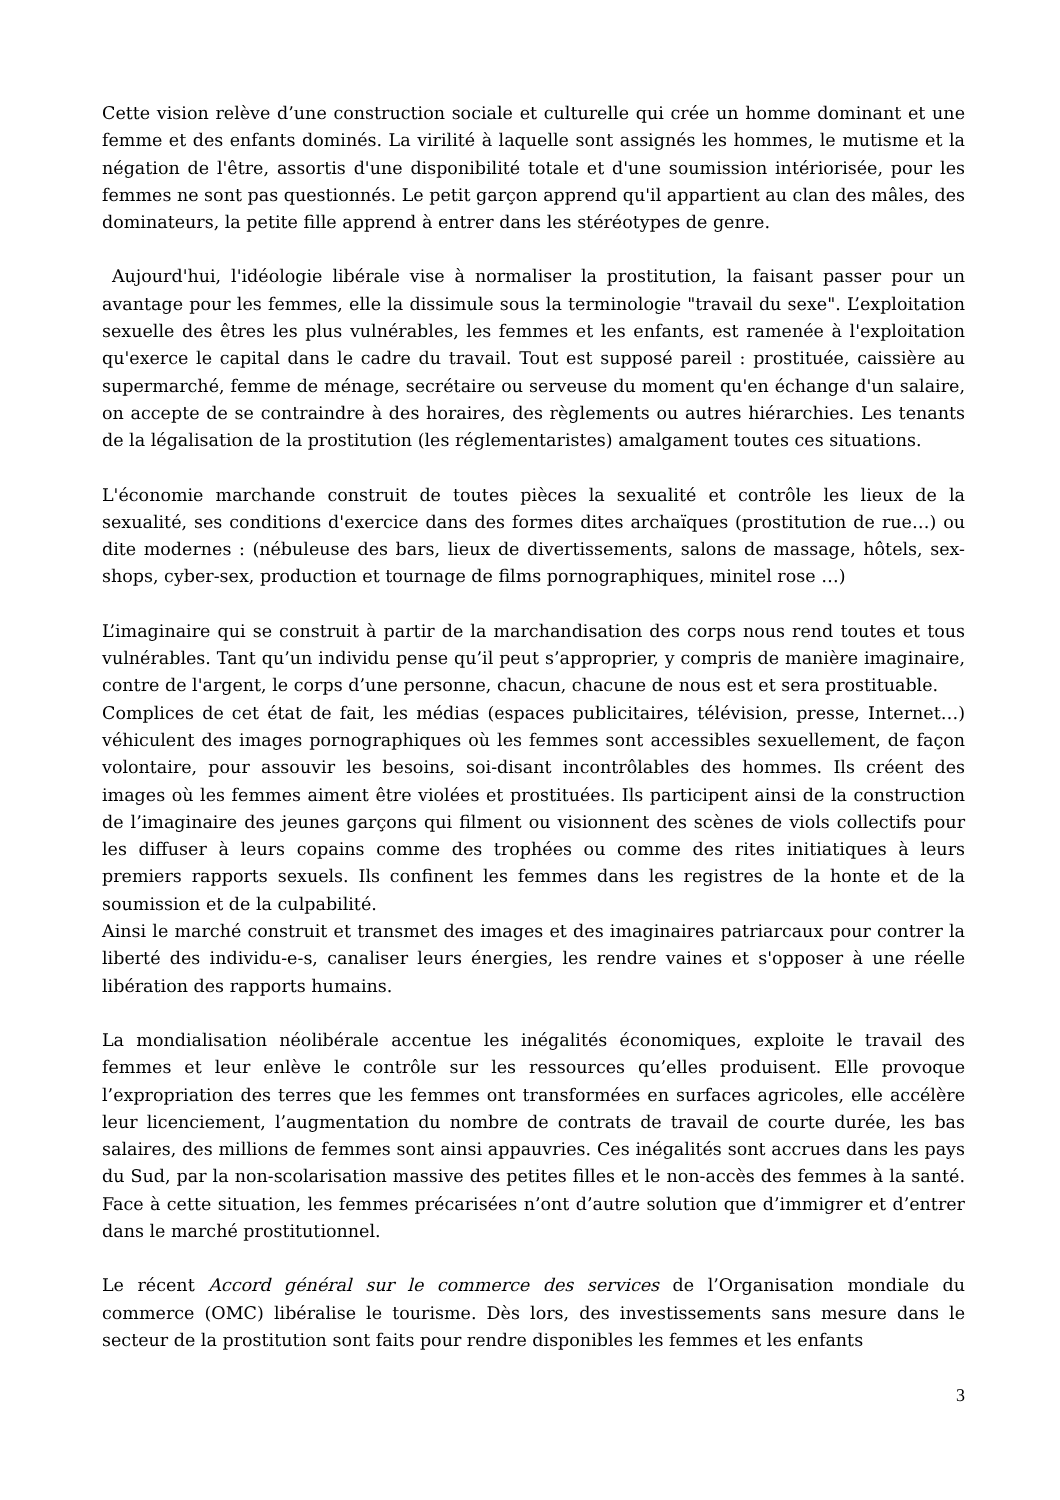Cette vision relève d’une construction sociale et culturelle qui crée un homme dominant et une femme et des enfants dominés. La virilité à laquelle sont assignés les hommes, le mutisme et la négation de l'être, assortis d'une disponibilité totale et d'une soumission intériorisée, pour les femmes ne sont pas questionnés. Le petit garçon apprend qu'il appartient au clan des mâles, des dominateurs, la petite fille apprend à entrer dans les stéréotypes de genre.
Aujourd'hui, l'idéologie libérale vise à normaliser la prostitution, la faisant passer pour un avantage pour les femmes, elle la dissimule sous la terminologie "travail du sexe". L’exploitation sexuelle des êtres les plus vulnérables, les femmes et les enfants, est ramenée à l'exploitation qu'exerce le capital dans le cadre du travail. Tout est supposé pareil : prostituée, caissière au supermarché, femme de ménage, secrétaire ou serveuse du moment qu'en échange d'un salaire, on accepte de se contraindre à des horaires, des règlements ou autres hiérarchies. Les tenants de la légalisation de la prostitution (les réglementaristes) amalgament toutes ces situations.
L'économie marchande construit de toutes pièces la sexualité et contrôle les lieux de la sexualité, ses conditions d'exercice dans des formes dites archaïques (prostitution de rue…) ou dite modernes : (nébuleuse des bars, lieux de divertissements, salons de massage, hôtels, sex-shops, cyber-sex, production et tournage de films pornographiques, minitel rose …)
L’imaginaire qui se construit à partir de la marchandisation des corps nous rend toutes et tous vulnérables. Tant qu’un individu pense qu’il peut s’approprier, y compris de manière imaginaire, contre de l'argent, le corps d’une personne, chacun, chacune de nous est et sera prostituable.
Complices de cet état de fait, les médias (espaces publicitaires, télévision, presse, Internet…) véhiculent des images pornographiques où les femmes sont accessibles sexuellement, de façon volontaire, pour assouvir les besoins, soi-disant incontrôlables des hommes. Ils créent des images où les femmes aiment être violées et prostituées. Ils participent ainsi de la construction de l’imaginaire des jeunes garçons qui filment ou visionnent des scènes de viols collectifs pour les diffuser à leurs copains comme des trophées ou comme des rites initiatiques à leurs premiers rapports sexuels. Ils confinent les femmes dans les registres de la honte et de la soumission et de la culpabilité.
Ainsi le marché construit et transmet des images et des imaginaires patriarcaux pour contrer la liberté des individu-e-s, canaliser leurs énergies, les rendre vaines et s'opposer à une réelle libération des rapports humains.
La mondialisation néolibérale accentue les inégalités économiques, exploite le travail des femmes et leur enlève le contrôle sur les ressources qu’elles produisent. Elle provoque l’expropriation des terres que les femmes ont transformées en surfaces agricoles, elle accélère leur licenciement, l’augmentation du nombre de contrats de travail de courte durée, les bas salaires, des millions de femmes sont ainsi appauvries. Ces inégalités sont accrues dans les pays du Sud, par la non-scolarisation massive des petites filles et le non-accès des femmes à la santé. Face à cette situation, les femmes précarisées n’ont d’autre solution que d’immigrer et d’entrer dans le marché prostitutionnel.
Le récent Accord général sur le commerce des services de l’Organisation mondiale du commerce (OMC) libéralise le tourisme. Dès lors, des investissements sans mesure dans le secteur de la prostitution sont faits pour rendre disponibles les femmes et les enfants
3